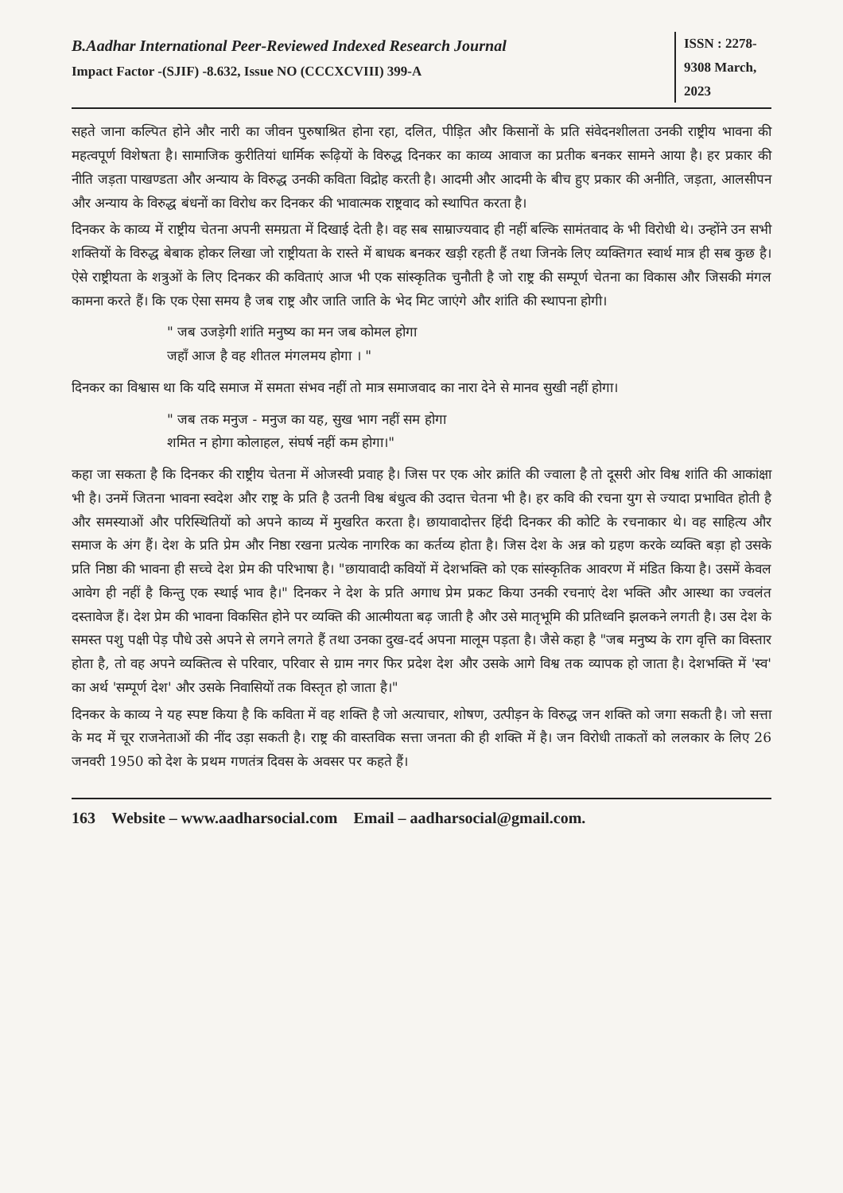B.Aadhar International Peer-Reviewed Indexed Research Journal
Impact Factor -(SJIF) -8.632, Issue NO (CCCXCVIII) 399-A
ISSN : 2278-9308 March, 2023
सहते जाना कल्पित होने और नारी का जीवन पुरुषाश्रित होना रहा, दलित, पीड़ित और किसानों के प्रति संवेदनशीलता उनकी राष्ट्रीय भावना की महत्वपूर्ण विशेषता है। सामाजिक कुरीतियां धार्मिक रूढ़ियों के विरुद्ध दिनकर का काव्य आवाज का प्रतीक बनकर सामने आया है। हर प्रकार की नीति जड़ता पाखण्डता और अन्याय के विरुद्ध उनकी कविता विद्रोह करती है। आदमी और आदमी के बीच हुए प्रकार की अनीति, जड़ता, आलसीपन और अन्याय के विरुद्ध बंधनों का विरोध कर दिनकर की भावात्मक राष्ट्रवाद को स्थापित करता है।
दिनकर के काव्य में राष्ट्रीय चेतना अपनी समग्रता में दिखाई देती है। वह सब साम्राज्यवाद ही नहीं बल्कि सामंतवाद के भी विरोधी थे। उन्होंने उन सभी शक्तियों के विरुद्ध बेबाक होकर लिखा जो राष्ट्रीयता के रास्ते में बाधक बनकर खड़ी रहती हैं तथा जिनके लिए व्यक्तिगत स्वार्थ मात्र ही सब कुछ है। ऐसे राष्ट्रीयता के शत्रुओं के लिए दिनकर की कविताएं आज भी एक सांस्कृतिक चुनौती है जो राष्ट्र की सम्पूर्ण चेतना का विकास और जिसकी मंगल कामना करते हैं। कि एक ऐसा समय है जब राष्ट्र और जाति जाति के भेद मिट जाएंगे और शांति की स्थापना होगी।
" जब उजड़ेगी शांति मनुष्य का मन जब कोमल होगा
जहाँ आज है वह शीतल मंगलमय होगा । "
दिनकर का विश्वास था कि यदि समाज में समता संभव नहीं तो मात्र समाजवाद का नारा देने से मानव सुखी नहीं होगा।
" जब तक मनुज - मनुज का यह, सुख भाग नहीं सम होगा
शमित न होगा कोलाहल, संघर्ष नहीं कम होगा।"
कहा जा सकता है कि दिनकर की राष्ट्रीय चेतना में ओजस्वी प्रवाह है। जिस पर एक ओर क्रांति की ज्वाला है तो दूसरी ओर विश्व शांति की आकांक्षा भी है। उनमें जितना भावना स्वदेश और राष्ट्र के प्रति है उतनी विश्व बंधुत्व की उदात्त चेतना भी है। हर कवि की रचना युग से ज्यादा प्रभावित होती है और समस्याओं और परिस्थितियों को अपने काव्य में मुखरित करता है। छायावादोत्तर हिंदी दिनकर की कोटि के रचनाकार थे। वह साहित्य और समाज के अंग हैं। देश के प्रति प्रेम और निष्ठा रखना प्रत्येक नागरिक का कर्तव्य होता है। जिस देश के अन्न को ग्रहण करके व्यक्ति बड़ा हो उसके प्रति निष्ठा की भावना ही सच्चे देश प्रेम की परिभाषा है। "छायावादी कवियों में देशभक्ति को एक सांस्कृतिक आवरण में मंडित किया है। उसमें केवल आवेग ही नहीं है किन्तु एक स्थाई भाव है।" दिनकर ने देश के प्रति अगाध प्रेम प्रकट किया उनकी रचनाएं देश भक्ति और आस्था का ज्वलंत दस्तावेज हैं। देश प्रेम की भावना विकसित होने पर व्यक्ति की आत्मीयता बढ़ जाती है और उसे मातृभूमि की प्रतिध्वनि झलकने लगती है। उस देश के समस्त पशु पक्षी पेड़ पौधे उसे अपने से लगने लगते हैं तथा उनका दुख-दर्द अपना मालूम पड़ता है। जैसे कहा है "जब मनुष्य के राग वृत्ति का विस्तार होता है, तो वह अपने व्यक्तित्व से परिवार, परिवार से ग्राम नगर फिर प्रदेश देश और उसके आगे विश्व तक व्यापक हो जाता है। देशभक्ति में 'स्व' का अर्थ 'सम्पूर्ण देश' और उसके निवासियों तक विस्तृत हो जाता है।"
दिनकर के काव्य ने यह स्पष्ट किया है कि कविता में वह शक्ति है जो अत्याचार, शोषण, उत्पीड़न के विरुद्ध जन शक्ति को जगा सकती है। जो सत्ता के मद में चूर राजनेताओं की नींद उड़ा सकती है। राष्ट्र की वास्तविक सत्ता जनता की ही शक्ति में है। जन विरोधी ताकतों को ललकार के लिए 26 जनवरी 1950 को देश के प्रथम गणतंत्र दिवस के अवसर पर कहते हैं।
163 Website – www.aadharsocial.com Email – aadharsocial@gmail.com.